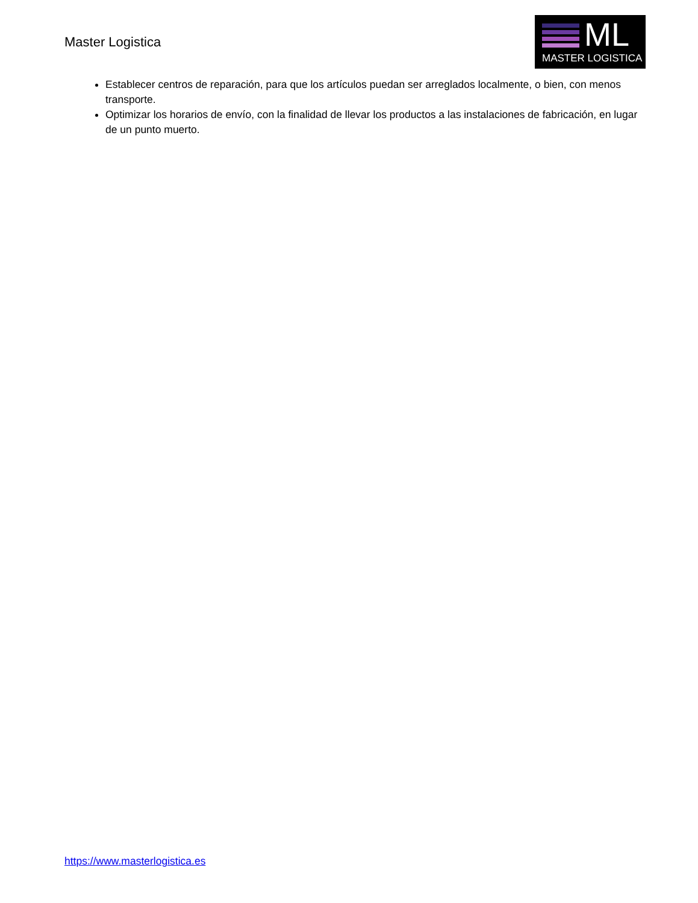Master Logistica
ML
MASTER LOGISTICA
Establecer centros de reparación, para que los artículos puedan ser arreglados localmente, o bien, con menos transporte.
Optimizar los horarios de envío, con la finalidad de llevar los productos a las instalaciones de fabricación, en lugar de un punto muerto.
https://www.masterlogistica.es